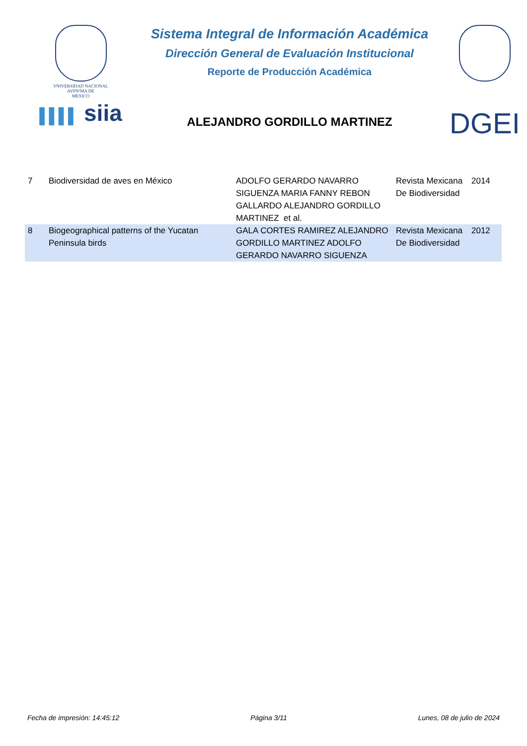VNIVERSIDAD NACIONAL
AVPNºMA DE
MEXICO
▌▌▌▌ siia
Sistema Integral de Información Académica
Dirección General de Evaluación Institucional
Reporte de Producción Académica
ALEJANDRO GORDILLO MARTINEZ
DGEI
| 7 | Biodiversidad de aves en México | ADOLFO GERARDO NAVARRO SIGUENZA MARIA FANNY REBON GALLARDO ALEJANDRO GORDILLO MARTINEZ et al. | Revista Mexicana De Biodiversidad | 2014 |
| 8 | Biogeographical patterns of the Yucatan Peninsula birds | GALA CORTES RAMIREZ ALEJANDRO GORDILLO MARTINEZ ADOLFO GERARDO NAVARRO SIGUENZA | Revista Mexicana De Biodiversidad | 2012 |
Fecha de impresión: 14:45:12 Página 3/11 Lunes, 08 de julio de 2024